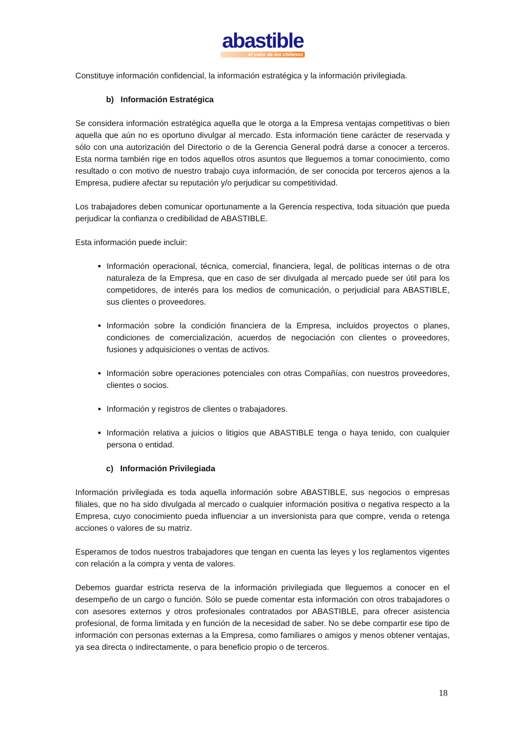abastible
el calor de los chilenos
Constituye información confidencial, la información estratégica y la información privilegiada.
b) Información Estratégica
Se considera información estratégica aquella que le otorga a la Empresa ventajas competitivas o bien aquella que aún no es oportuno divulgar al mercado. Esta información tiene carácter de reservada y sólo con una autorización del Directorio o de la Gerencia General podrá darse a conocer a terceros. Esta norma también rige en todos aquellos otros asuntos que lleguemos a tomar conocimiento, como resultado o con motivo de nuestro trabajo cuya información, de ser conocida por terceros ajenos a la Empresa, pudiere afectar su reputación y/o perjudicar su competitividad.
Los trabajadores deben comunicar oportunamente a la Gerencia respectiva, toda situación que pueda perjudicar la confianza o credibilidad de ABASTIBLE.
Esta información puede incluir:
Información operacional, técnica, comercial, financiera, legal, de políticas internas o de otra naturaleza de la Empresa, que en caso de ser divulgada al mercado puede ser útil para los competidores, de interés para los medios de comunicación, o perjudicial para ABASTIBLE, sus clientes o proveedores.
Información sobre la condición financiera de la Empresa, incluidos proyectos o planes, condiciones de comercialización, acuerdos de negociación con clientes o proveedores, fusiones y adquisiciones o ventas de activos.
Información sobre operaciones potenciales con otras Compañías, con nuestros proveedores, clientes o socios.
Información y registros de clientes o trabajadores.
Información relativa a juicios o litigios que ABASTIBLE tenga o haya tenido, con cualquier persona o entidad.
c) Información Privilegiada
Información privilegiada es toda aquella información sobre ABASTIBLE, sus negocios o empresas filiales, que no ha sido divulgada al mercado o cualquier información positiva o negativa respecto a la Empresa, cuyo conocimiento pueda influenciar a un inversionista para que compre, venda o retenga acciones o valores de su matriz.
Esperamos de todos nuestros trabajadores que tengan en cuenta las leyes y los reglamentos vigentes con relación a la compra y venta de valores.
Debemos guardar estricta reserva de la información privilegiada que lleguemos a conocer en el desempeño de un cargo o función. Sólo se puede comentar esta información con otros trabajadores o con asesores externos y otros profesionales contratados por ABASTIBLE, para ofrecer asistencia profesional, de forma limitada y en función de la necesidad de saber. No se debe compartir ese tipo de información con personas externas a la Empresa, como familiares o amigos y menos obtener ventajas, ya sea directa o indirectamente, o para beneficio propio o de terceros.
18